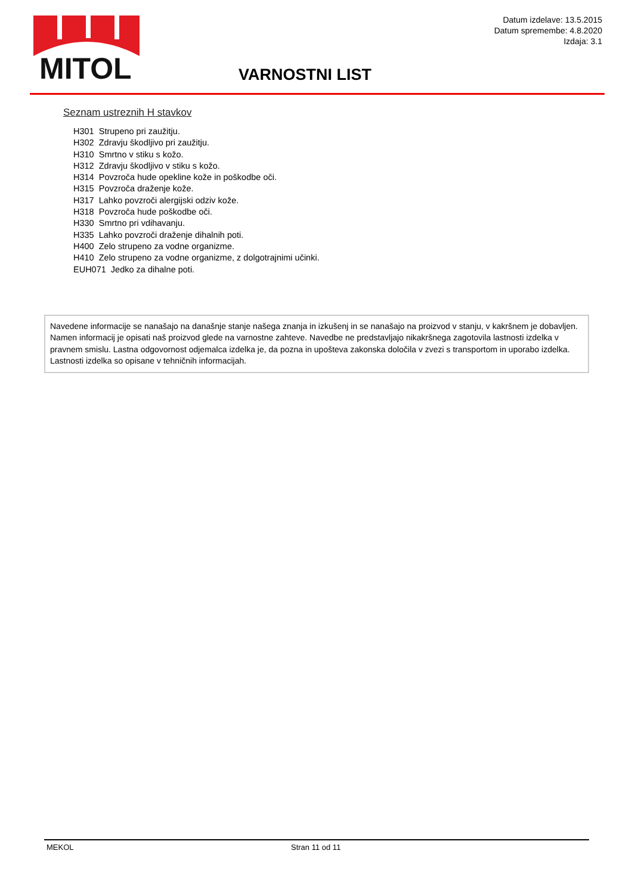MITOL
Datum izdelave: 13.5.2015
Datum spremembe: 4.8.2020
Izdaja: 3.1
VARNOSTNI LIST
Seznam ustreznih H stavkov
H301 Strupeno pri zaužitju.
H302 Zdravju škodljivo pri zaužitju.
H310 Smrtno v stiku s kožo.
H312 Zdravju škodljivo v stiku s kožo.
H314 Povzroča hude opekline kože in poškodbe oči.
H315 Povzroča draženje kože.
H317 Lahko povzroči alergijski odziv kože.
H318 Povzroča hude poškodbe oči.
H330 Smrtno pri vdihavanju.
H335 Lahko povzroči draženje dihalnih poti.
H400 Zelo strupeno za vodne organizme.
H410 Zelo strupeno za vodne organizme, z dolgotrajnimi učinki.
EUH071 Jedko za dihalne poti.
Navedene informacije se nanašajo na današnje stanje našega znanja in izkušenj in se nanašajo na proizvod v stanju, v kakršnem je dobavljen. Namen informacij je opisati naš proizvod glede na varnostne zahteve. Navedbe ne predstavljajo nikakršnega zagotovila lastnosti izdelka v pravnem smislu. Lastna odgovornost odjemalca izdelka je, da pozna in upošteva zakonska določila v zvezi s transportom in uporabo izdelka. Lastnosti izdelka so opisane v tehničnih informacijah.
MEKOL Stran 11 od 11